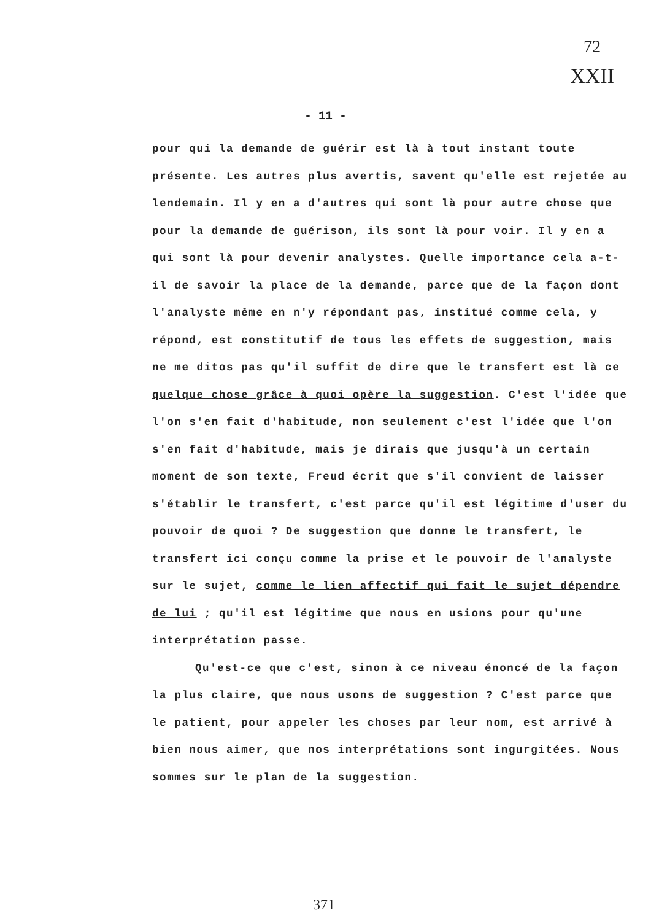<sup>72</sup>
XXII
- 11 -
pour qui la demande de guérir est là à tout instant toute présente. Les autres plus avertis, savent qu'elle est rejetée au lendemain. Il y en a d'autres qui sont là pour autre chose que pour la demande de guérison, ils sont là pour voir. Il y en a qui sont là pour devenir analystes. Quelle importance cela a-t-il de savoir la place de la demande, parce que de la façon dont l'analyste même en n'y répondant pas, institué comme cela, y répond, est constitutif de tous les effets de suggestion, mais ne me ditos pas qu'il suffit de dire que le transfert est là ce quelque chose grâce à quoi opère la suggestion. C'est l'idée que l'on s'en fait d'habitude, non seulement c'est l'idée que l'on s'en fait d'habitude, mais je dirais que jusqu'à un certain moment de son texte, Freud écrit que s'il convient de laisser s'établir le transfert, c'est parce qu'il est légitime d'user du pouvoir de quoi ? De suggestion que donne le transfert, le transfert ici conçu comme la prise et le pouvoir de l'analyste sur le sujet, comme le lien affectif qui fait le sujet dépendre de lui ; qu'il est légitime que nous en usions pour qu'une interprétation passe.
Qu'est-ce que c'est, sinon à ce niveau énoncé de la façon la plus claire, que nous usons de suggestion ? C'est parce que le patient, pour appeler les choses par leur nom, est arrivé à bien nous aimer, que nos interprétations sont ingurgitées. Nous sommes sur le plan de la suggestion.
371